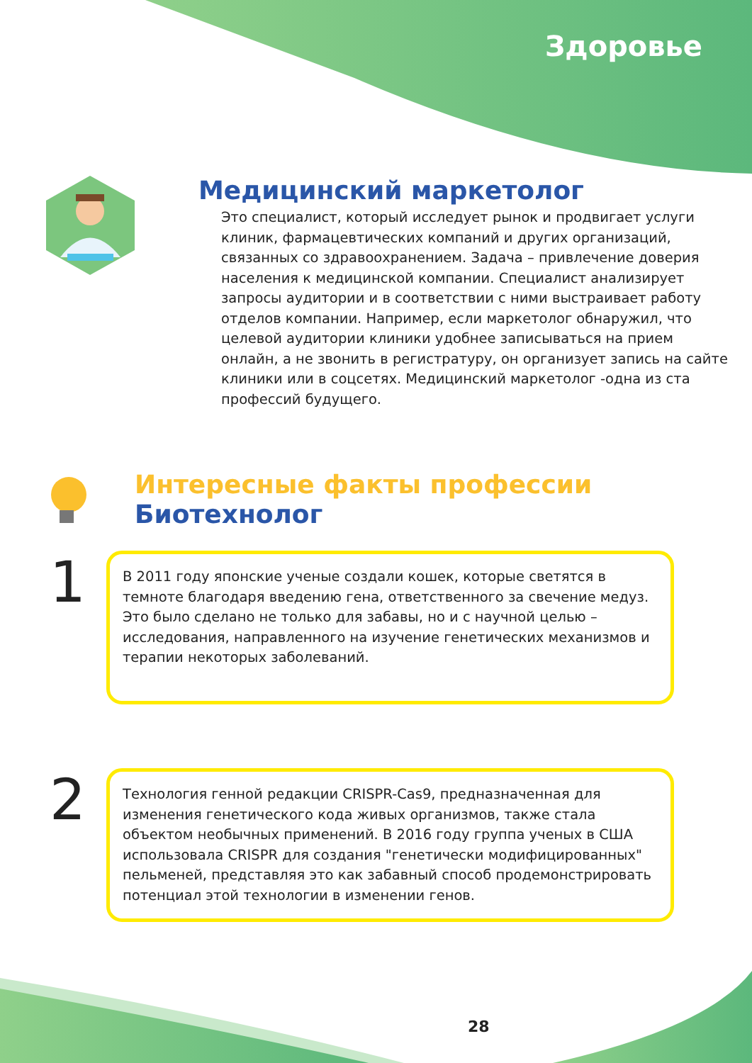Здоровье
Медицинский маркетолог
Это специалист, который исследует рынок и продвигает услуги клиник, фармацевтических компаний и других организаций, связанных со здравоохранением. Задача – привлечение доверия населения к медицинской компании. Специалист анализирует запросы аудитории и в соответствии с ними выстраивает работу отделов компании. Например, если маркетолог обнаружил, что целевой аудитории клиники удобнее записываться на прием онлайн, а не звонить в регистратуру, он организует запись на сайте клиники или в соцсетях. Медицинский маркетолог -одна из ста профессий будущего.
Интересные факты профессии
Биотехнолог
1
В 2011 году японские ученые создали кошек, которые светятся в темноте благодаря введению гена, ответственного за свечение медуз. Это было сделано не только для забавы, но и с научной целью – исследования, направленного на изучение генетических механизмов и терапии некоторых заболеваний.
2
Технология генной редакции CRISPR-Cas9, предназначенная для изменения генетического кода живых организмов, также стала объектом необычных применений. В 2016 году группа ученых в США использовала CRISPR для создания "генетически модифицированных" пельменей, представляя это как забавный способ продемонстрировать потенциал этой технологии в изменении генов.
28